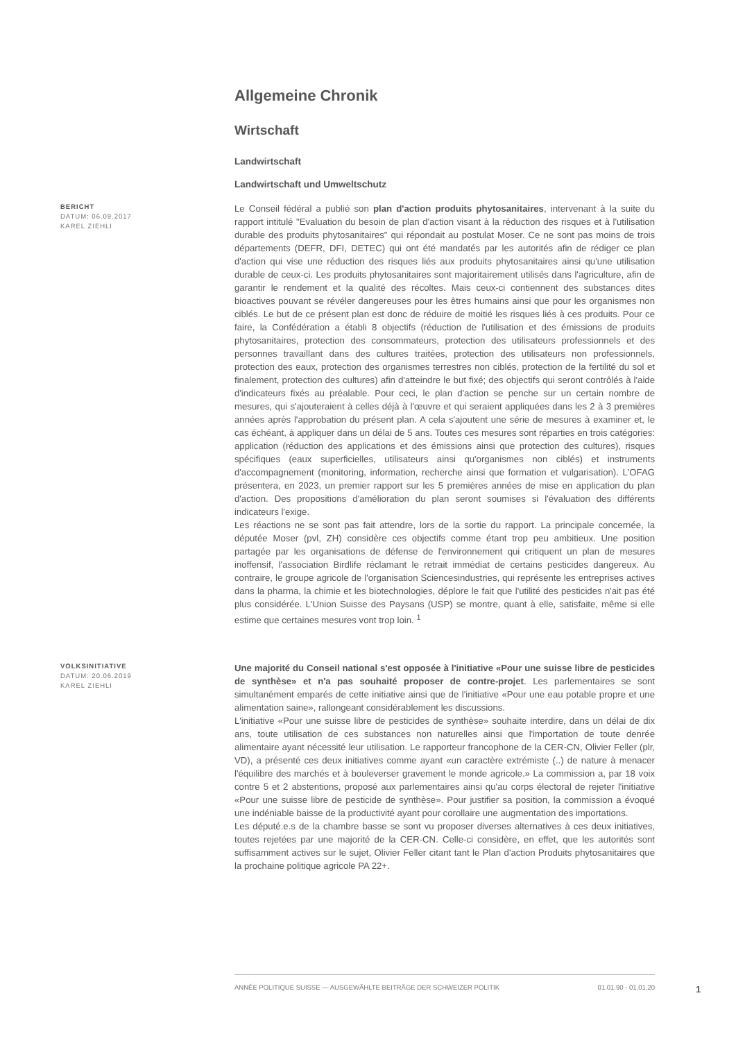Allgemeine Chronik
Wirtschaft
Landwirtschaft
Landwirtschaft und Umweltschutz
BERICHT
DATUM: 06.09.2017
KAREL ZIEHLI
Le Conseil fédéral a publié son plan d'action produits phytosanitaires, intervenant à la suite du rapport intitulé "Evaluation du besoin de plan d'action visant à la réduction des risques et à l'utilisation durable des produits phytosanitaires" qui répondait au postulat Moser. Ce ne sont pas moins de trois départements (DEFR, DFI, DETEC) qui ont été mandatés par les autorités afin de rédiger ce plan d'action qui vise une réduction des risques liés aux produits phytosanitaires ainsi qu'une utilisation durable de ceux-ci. Les produits phytosanitaires sont majoritairement utilisés dans l'agriculture, afin de garantir le rendement et la qualité des récoltes. Mais ceux-ci contiennent des substances dites bioactives pouvant se révéler dangereuses pour les êtres humains ainsi que pour les organismes non ciblés. Le but de ce présent plan est donc de réduire de moitié les risques liés à ces produits. Pour ce faire, la Confédération a établi 8 objectifs (réduction de l'utilisation et des émissions de produits phytosanitaires, protection des consommateurs, protection des utilisateurs professionnels et des personnes travaillant dans des cultures traitées, protection des utilisateurs non professionnels, protection des eaux, protection des organismes terrestres non ciblés, protection de la fertilité du sol et finalement, protection des cultures) afin d'atteindre le but fixé; des objectifs qui seront contrôlés à l'aide d'indicateurs fixés au préalable. Pour ceci, le plan d'action se penche sur un certain nombre de mesures, qui s'ajouteraient à celles déjà à l'œuvre et qui seraient appliquées dans les 2 à 3 premières années après l'approbation du présent plan. A cela s'ajoutent une série de mesures à examiner et, le cas échéant, à appliquer dans un délai de 5 ans. Toutes ces mesures sont réparties en trois catégories: application (réduction des applications et des émissions ainsi que protection des cultures), risques spécifiques (eaux superficielles, utilisateurs ainsi qu'organismes non ciblés) et instruments d'accompagnement (monitoring, information, recherche ainsi que formation et vulgarisation). L'OFAG présentera, en 2023, un premier rapport sur les 5 premières années de mise en application du plan d'action. Des propositions d'amélioration du plan seront soumises si l'évaluation des différents indicateurs l'exige.
Les réactions ne se sont pas fait attendre, lors de la sortie du rapport. La principale concernée, la députée Moser (pvl, ZH) considère ces objectifs comme étant trop peu ambitieux. Une position partagée par les organisations de défense de l'environnement qui critiquent un plan de mesures inoffensif, l'association Birdlife réclamant le retrait immédiat de certains pesticides dangereux. Au contraire, le groupe agricole de l'organisation Sciencesindustries, qui représente les entreprises actives dans la pharma, la chimie et les biotechnologies, déplore le fait que l'utilité des pesticides n'ait pas été plus considérée. L'Union Suisse des Paysans (USP) se montre, quant à elle, satisfaite, même si elle estime que certaines mesures vont trop loin. <sup>1</sup>
VOLKSINITIATIVE
DATUM: 20.06.2019
KAREL ZIEHLI
Une majorité du Conseil national s'est opposée à l'initiative «Pour une suisse libre de pesticides de synthèse» et n'a pas souhaité proposer de contre-projet. Les parlementaires se sont simultanément emparés de cette initiative ainsi que de l'initiative «Pour une eau potable propre et une alimentation saine», rallongeant considérablement les discussions.
L'initiative «Pour une suisse libre de pesticides de synthèse» souhaite interdire, dans un délai de dix ans, toute utilisation de ces substances non naturelles ainsi que l'importation de toute denrée alimentaire ayant nécessité leur utilisation. Le rapporteur francophone de la CER-CN, Olivier Feller (plr, VD), a présenté ces deux initiatives comme ayant «un caractère extrémiste (..) de nature à menacer l'équilibre des marchés et à bouleverser gravement le monde agricole.» La commission a, par 18 voix contre 5 et 2 abstentions, proposé aux parlementaires ainsi qu'au corps électoral de rejeter l'initiative «Pour une suisse libre de pesticide de synthèse». Pour justifier sa position, la commission a évoqué une indéniable baisse de la productivité ayant pour corollaire une augmentation des importations.
Les député.e.s de la chambre basse se sont vu proposer diverses alternatives à ces deux initiatives, toutes rejetées par une majorité de la CER-CN. Celle-ci considère, en effet, que les autorités sont suffisamment actives sur le sujet, Olivier Feller citant tant le Plan d'action Produits phytosanitaires que la prochaine politique agricole PA 22+.
ANNÉE POLITIQUE SUISSE — AUSGEWÄHLTE BEITRÄGE DER SCHWEIZER POLITIK 01.01.90 - 01.01.20
1